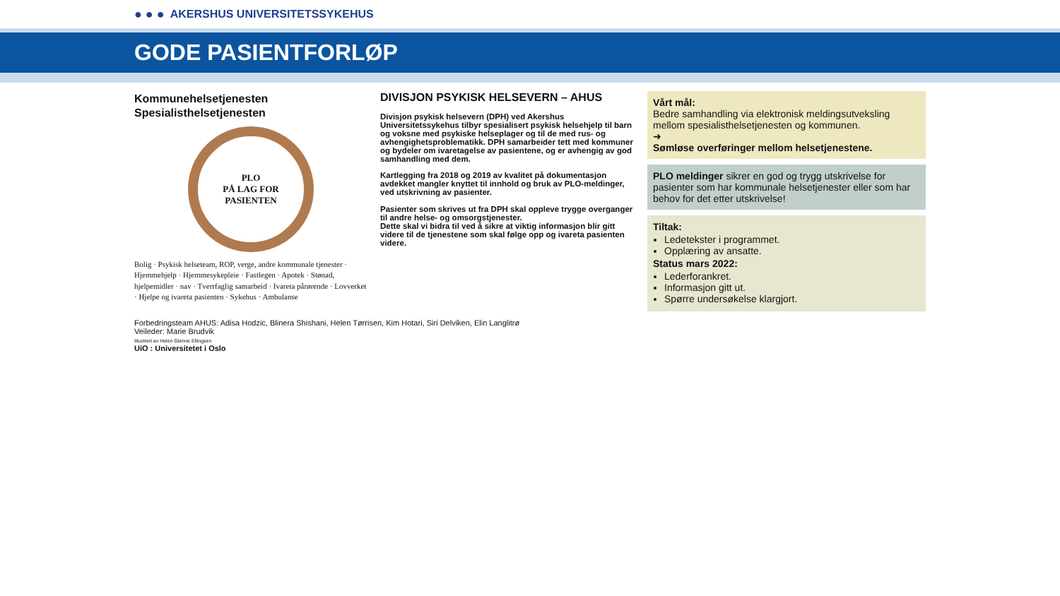● ● ● AKERSHUS UNIVERSITETSSYKEHUS
GODE PASIENTFORLØP
Kommunehelsetjenesten
Spesialisthelsetjenesten
PLO
PÅ LAG FOR
PASIENTEN
Bolig · Psykisk helseteam, ROP, verge, andre kommunale tjenester · Hjemmehjelp · Hjemmesykepleie · Fastlegen · Apotek · Stønad, hjelpemidler · nav · Tverrfaglig samarbeid · Ivareta pårørende · Lovverket · Hjelpe og ivareta pasienten · Sykehus · Ambulanse
DIVISJON PSYKISK HELSEVERN – AHUS
Divisjon psykisk helsevern (DPH) ved Akershus Universitetssykehus tilbyr spesialisert psykisk helsehjelp til barn og voksne med psykiske helseplager og til de med rus- og avhengighetsproblematikk. DPH samarbeider tett med kommuner og bydeler om ivaretagelse av pasientene, og er avhengig av god samhandling med dem.
Kartlegging fra 2018 og 2019 av kvalitet på dokumentasjon avdekket mangler knyttet til innhold og bruk av PLO-meldinger, ved utskrivning av pasienter.
Pasienter som skrives ut fra DPH skal oppleve trygge overganger til andre helse- og omsorgstjenester.
Dette skal vi bidra til ved å sikre at viktig informasjon blir gitt videre til de tjenestene som skal følge opp og ivareta pasienten videre.
Vårt mål:
Bedre samhandling via elektronisk meldingsutveksling mellom spesialisthelsetjenesten og kommunen.
➜
Sømløse overføringer mellom helsetjenestene.
PLO meldinger sikrer en god og trygg utskrivelse for pasienter som har kommunale helsetjenester eller som har behov for det etter utskrivelse!
Tiltak:
Ledetekster i programmet.
Opplæring av ansatte.
Status mars 2022:
Lederforankret.
Informasjon gitt ut.
Spørre undersøkelse klargjort.
Forbedringsteam AHUS: Adisa Hodzic, Blinera Shishani, Helen Tørrisen, Kim Hotari, Siri Delviken, Elin Langlitrø
Veileder: Marie Brudvik
Illustrert av Helen Glenne Ellingsen
UiO : Universitetet i Oslo